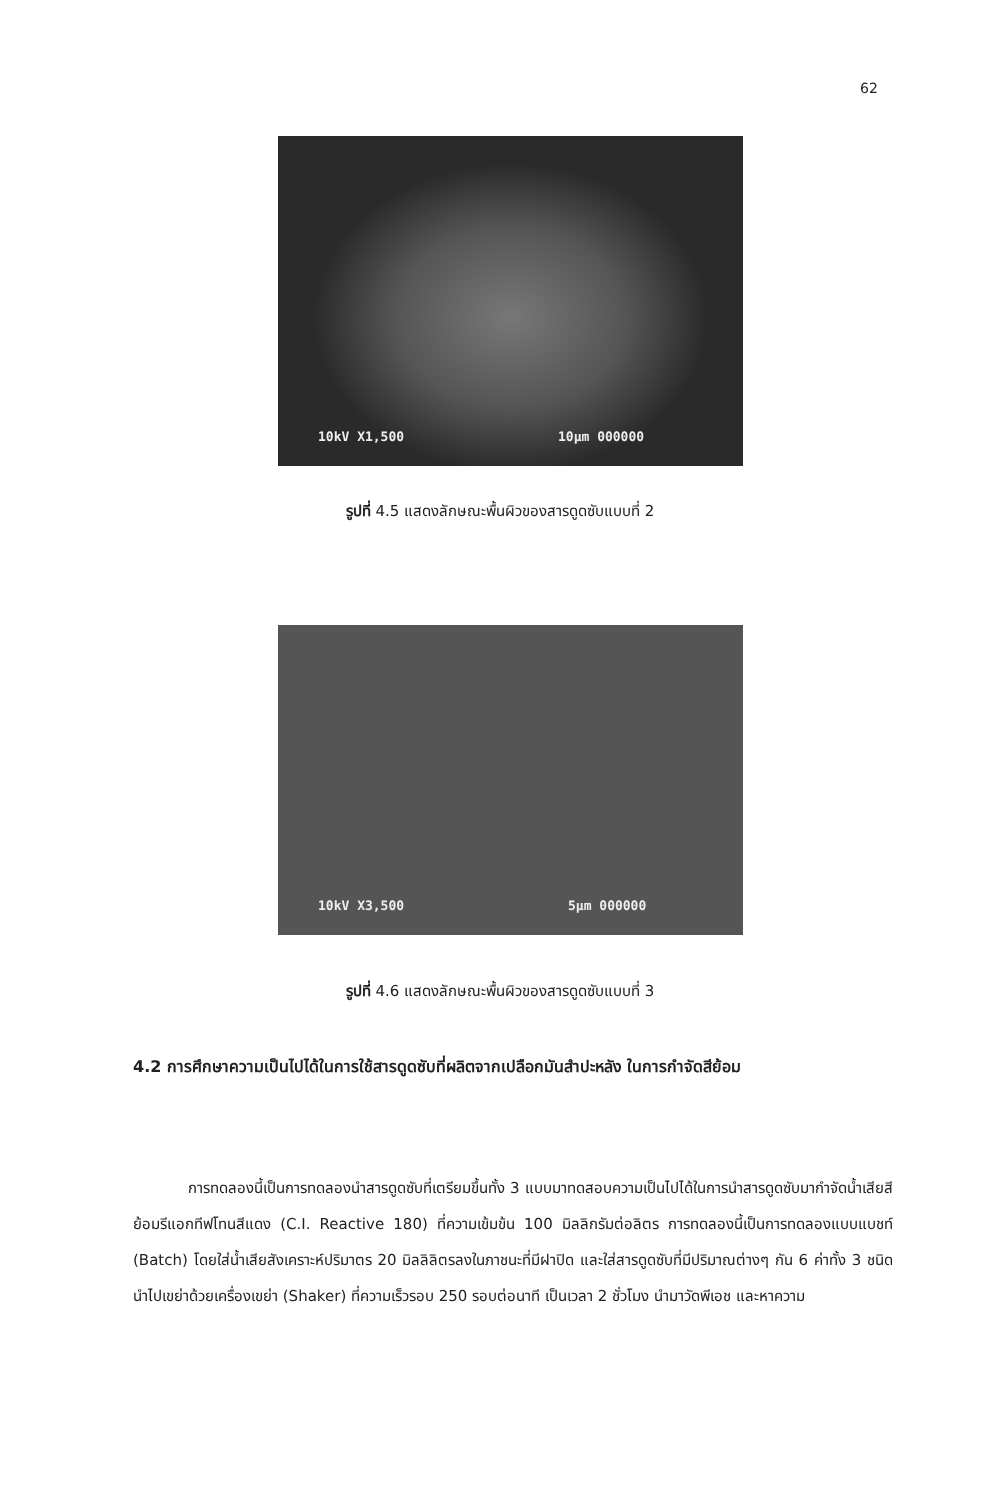62
10kV X1,500 10μm 000000
รูปที่ 4.5 แสดงลักษณะพื้นผิวของสารดูดซับแบบที่ 2
10kV X3,500 5μm 000000
รูปที่ 4.6 แสดงลักษณะพื้นผิวของสารดูดซับแบบที่ 3
4.2 การศึกษาความเป็นไปได้ในการใช้สารดูดซับที่ผลิตจากเปลือกมันสำปะหลัง ในการกำจัดสีย้อม
การทดลองนี้เป็นการทดลองนำสารดูดซับที่เตรียมขึ้นทั้ง 3 แบบมาทดสอบความเป็นไปได้ในการนำสารดูดซับมากำจัดน้ำเสียสีย้อมรีแอกทีฟโทนสีแดง (C.I. Reactive 180) ที่ความเข้มข้น 100 มิลลิกรัมต่อลิตร การทดลองนี้เป็นการทดลองแบบแบชท์ (Batch) โดยใส่น้ำเสียสังเคราะห์ปริมาตร 20 มิลลิลิตรลงในภาชนะที่มีฝาปิด และใส่สารดูดซับที่มีปริมาณต่างๆ กัน 6 ค่าทั้ง 3 ชนิด นำไปเขย่าด้วยเครื่องเขย่า (Shaker) ที่ความเร็วรอบ 250 รอบต่อนาที เป็นเวลา 2 ชั่วโมง นำมาวัดพีเอช และหาความ